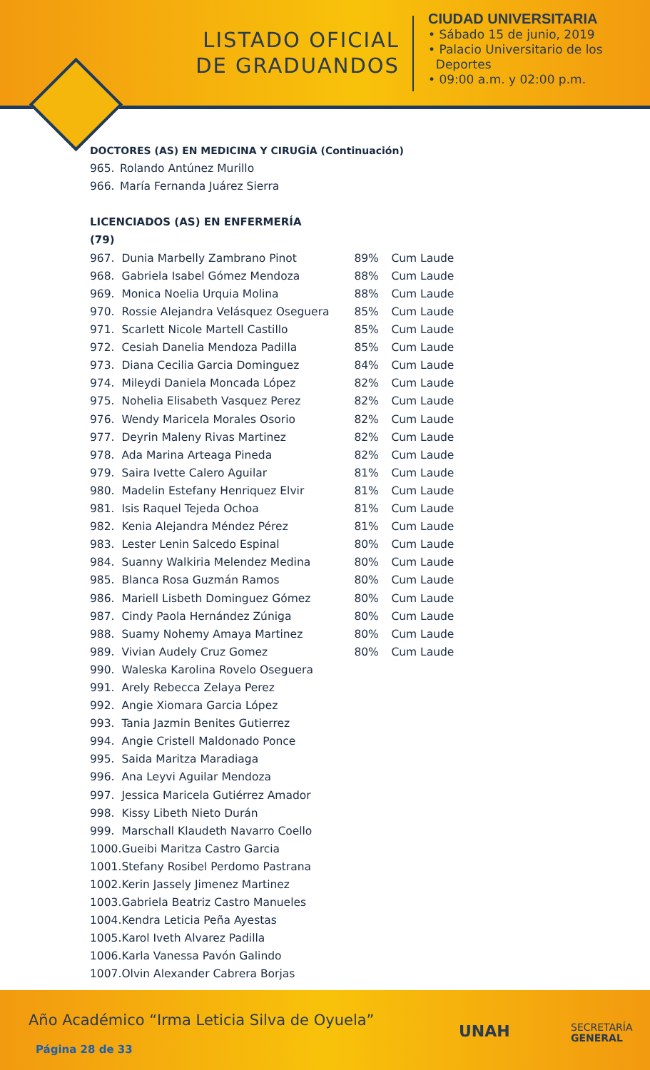LISTADO OFICIAL
DE GRADUANDOS
CIUDAD UNIVERSITARIA
• Sábado 15 de junio, 2019
• Palacio Universitario de los
Deportes
• 09:00 a.m. y 02:00 p.m.
DOCTORES (AS) EN MEDICINA Y CIRUGÍA (Continuación)
| 965. | Rolando Antúnez Murillo |
| 966. | María Fernanda Juárez Sierra |
LICENCIADOS (AS) EN ENFERMERÍA
(79)
| 967. | Dunia Marbelly Zambrano Pinot | 89% | Cum Laude |
| 968. | Gabriela Isabel Gómez Mendoza | 88% | Cum Laude |
| 969. | Monica Noelia Urquia Molina | 88% | Cum Laude |
| 970. | Rossie Alejandra Velásquez Oseguera | 85% | Cum Laude |
| 971. | Scarlett Nicole Martell Castillo | 85% | Cum Laude |
| 972. | Cesiah Danelia Mendoza Padilla | 85% | Cum Laude |
| 973. | Diana Cecilia Garcia Dominguez | 84% | Cum Laude |
| 974. | Mileydi Daniela Moncada López | 82% | Cum Laude |
| 975. | Nohelia Elisabeth Vasquez Perez | 82% | Cum Laude |
| 976. | Wendy Maricela Morales Osorio | 82% | Cum Laude |
| 977. | Deyrin Maleny Rivas Martinez | 82% | Cum Laude |
| 978. | Ada Marina Arteaga Pineda | 82% | Cum Laude |
| 979. | Saira Ivette Calero Aguilar | 81% | Cum Laude |
| 980. | Madelin Estefany Henriquez Elvir | 81% | Cum Laude |
| 981. | Isis Raquel Tejeda Ochoa | 81% | Cum Laude |
| 982. | Kenia Alejandra Méndez Pérez | 81% | Cum Laude |
| 983. | Lester Lenin Salcedo Espinal | 80% | Cum Laude |
| 984. | Suanny Walkiria Melendez Medina | 80% | Cum Laude |
| 985. | Blanca Rosa Guzmán Ramos | 80% | Cum Laude |
| 986. | Mariell Lisbeth Dominguez Gómez | 80% | Cum Laude |
| 987. | Cindy Paola Hernández Zúniga | 80% | Cum Laude |
| 988. | Suamy Nohemy Amaya Martinez | 80% | Cum Laude |
| 989. | Vivian Audely Cruz Gomez | 80% | Cum Laude |
| 990. | Waleska Karolina Rovelo Oseguera | | |
| 991. | Arely Rebecca Zelaya Perez | | |
| 992. | Angie Xiomara Garcia López | | |
| 993. | Tania Jazmin Benites Gutierrez | | |
| 994. | Angie Cristell Maldonado Ponce | | |
| 995. | Saida Maritza Maradiaga | | |
| 996. | Ana Leyvi Aguilar Mendoza | | |
| 997. | Jessica Maricela Gutiérrez Amador | | |
| 998. | Kissy Libeth Nieto Durán | | |
| 999. | Marschall Klaudeth Navarro Coello | | |
| 1000. | Gueibi Maritza Castro Garcia | | |
| 1001. | Stefany Rosibel Perdomo Pastrana | | |
| 1002. | Kerin Jassely Jimenez Martinez | | |
| 1003. | Gabriela Beatriz Castro Manueles | | |
| 1004. | Kendra Leticia Peña Ayestas | | |
| 1005. | Karol Iveth Alvarez Padilla | | |
| 1006. | Karla Vanessa Pavón Galindo | | |
| 1007. | Olvin Alexander Cabrera Borjas | | |
Año Académico “Irma Leticia Silva de Oyuela”
Página 28 de 33
UNAH
SECRETARÍA
GENERAL